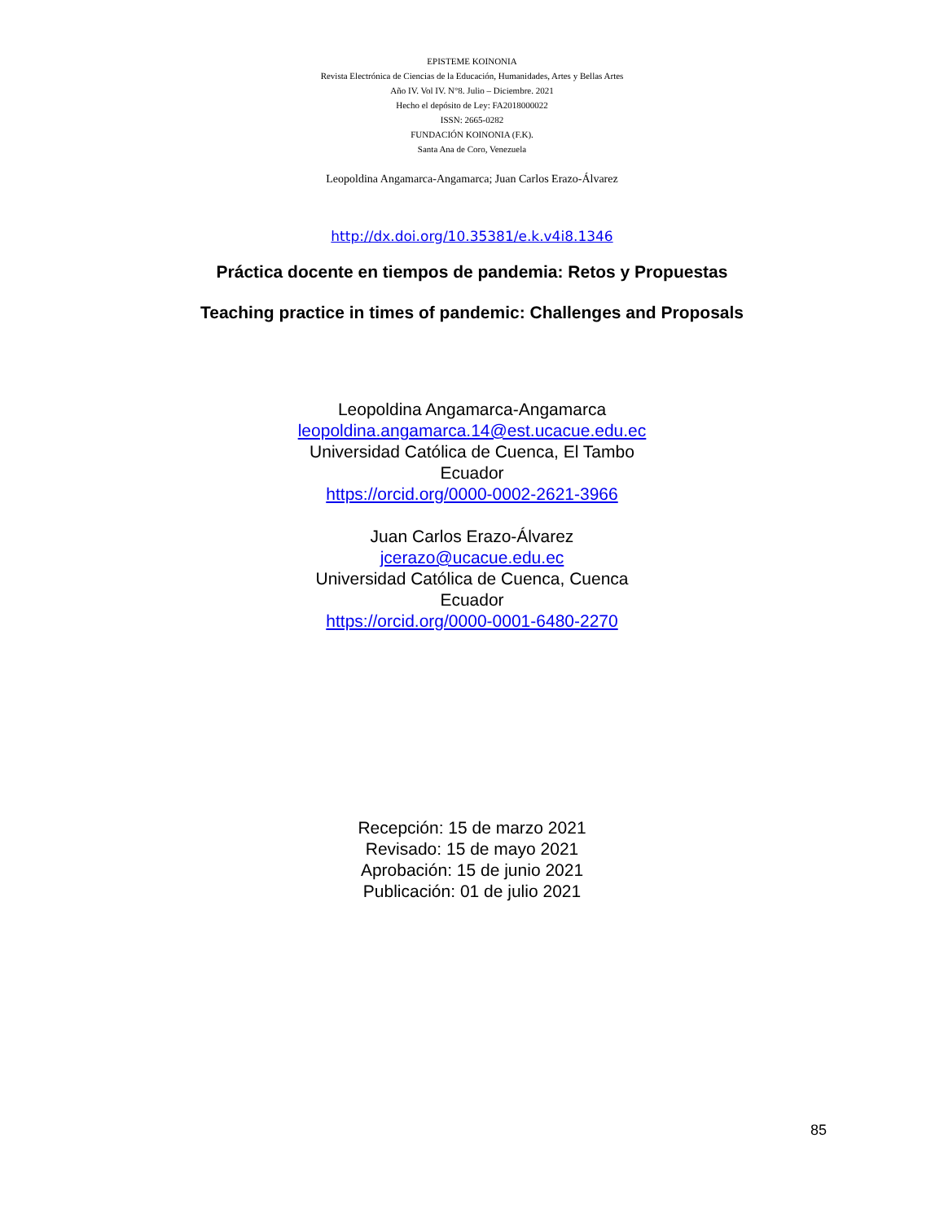EPISTEME KOINONIA
Revista Electrónica de Ciencias de la Educación, Humanidades, Artes y Bellas Artes
Año IV. Vol IV. N°8. Julio – Diciembre. 2021
Hecho el depósito de Ley: FA2018000022
ISSN: 2665-0282
FUNDACIÓN KOINONIA (F.K).
Santa Ana de Coro, Venezuela
Leopoldina Angamarca-Angamarca; Juan Carlos Erazo-Álvarez
http://dx.doi.org/10.35381/e.k.v4i8.1346
Práctica docente en tiempos de pandemia: Retos y Propuestas
Teaching practice in times of pandemic: Challenges and Proposals
Leopoldina Angamarca-Angamarca
leopoldina.angamarca.14@est.ucacue.edu.ec
Universidad Católica de Cuenca, El Tambo
Ecuador
https://orcid.org/0000-0002-2621-3966
Juan Carlos Erazo-Álvarez
jcerazo@ucacue.edu.ec
Universidad Católica de Cuenca, Cuenca
Ecuador
https://orcid.org/0000-0001-6480-2270
Recepción: 15 de marzo 2021
Revisado: 15 de mayo 2021
Aprobación: 15 de junio 2021
Publicación: 01 de julio 2021
85